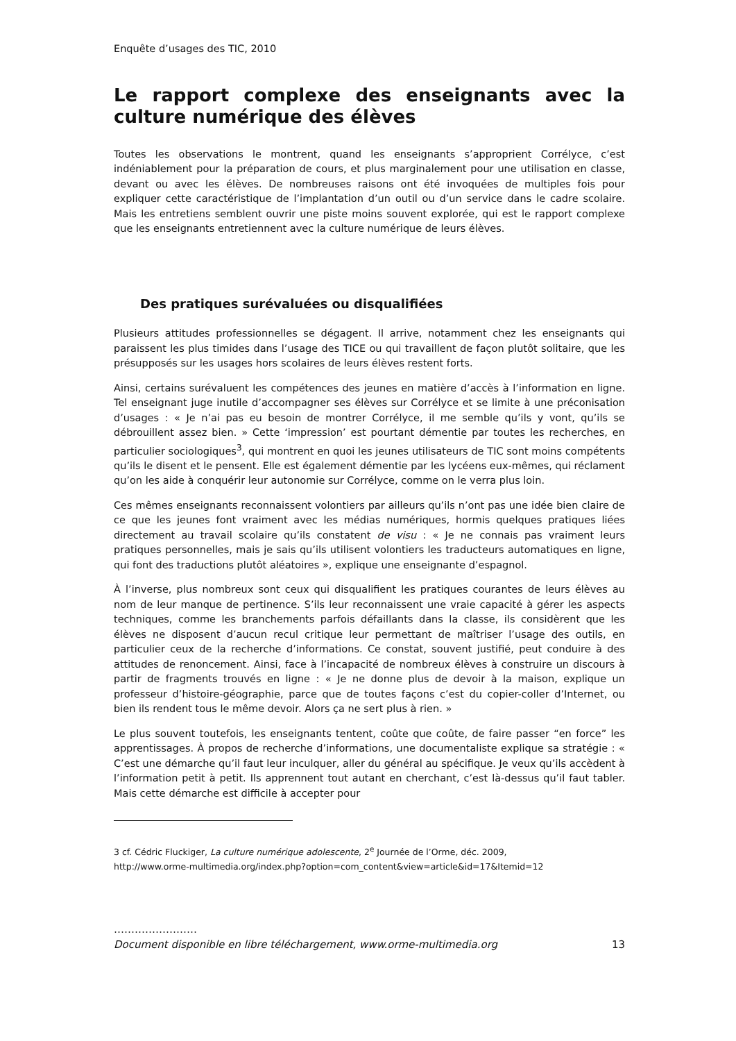Enquête d’usages des TIC, 2010
Le rapport complexe des enseignants avec la culture numérique des élèves
Toutes les observations le montrent, quand les enseignants s’approprient Corrélyce, c’est indéniablement pour la préparation de cours, et plus marginalement pour une utilisation en classe, devant ou avec les élèves. De nombreuses raisons ont été invoquées de multiples fois pour expliquer cette caractéristique de l’implantation d’un outil ou d’un service dans le cadre scolaire. Mais les entretiens semblent ouvrir une piste moins souvent explorée, qui est le rapport complexe que les enseignants entretiennent avec la culture numérique de leurs élèves.
Des pratiques surévaluées ou disqualifiées
Plusieurs attitudes professionnelles se dégagent. Il arrive, notamment chez les enseignants qui paraissent les plus timides dans l’usage des TICE ou qui travaillent de façon plutôt solitaire, que les présupposés sur les usages hors scolaires de leurs élèves restent forts.
Ainsi, certains surévaluent les compétences des jeunes en matière d’accès à l’information en ligne. Tel enseignant juge inutile d’accompagner ses élèves sur Corrélyce et se limite à une préconisation d’usages : « Je n’ai pas eu besoin de montrer Corrélyce, il me semble qu’ils y vont, qu’ils se débrouillent assez bien. » Cette ‘impression’ est pourtant démentie par toutes les recherches, en particulier sociologiques<sup>3</sup>, qui montrent en quoi les jeunes utilisateurs de TIC sont moins compétents qu’ils le disent et le pensent. Elle est également démentie par les lycéens eux-mêmes, qui réclament qu’on les aide à conquérir leur autonomie sur Corrélyce, comme on le verra plus loin.
Ces mêmes enseignants reconnaissent volontiers par ailleurs qu’ils n’ont pas une idée bien claire de ce que les jeunes font vraiment avec les médias numériques, hormis quelques pratiques liées directement au travail scolaire qu’ils constatent de visu : « Je ne connais pas vraiment leurs pratiques personnelles, mais je sais qu’ils utilisent volontiers les traducteurs automatiques en ligne, qui font des traductions plutôt aléatoires », explique une enseignante d’espagnol.
À l’inverse, plus nombreux sont ceux qui disqualifient les pratiques courantes de leurs élèves au nom de leur manque de pertinence. S’ils leur reconnaissent une vraie capacité à gérer les aspects techniques, comme les branchements parfois défaillants dans la classe, ils considèrent que les élèves ne disposent d’aucun recul critique leur permettant de maîtriser l’usage des outils, en particulier ceux de la recherche d’informations. Ce constat, souvent justifié, peut conduire à des attitudes de renoncement. Ainsi, face à l’incapacité de nombreux élèves à construire un discours à partir de fragments trouvés en ligne : « Je ne donne plus de devoir à la maison, explique un professeur d’histoire-géographie, parce que de toutes façons c’est du copier-coller d’Internet, ou bien ils rendent tous le même devoir. Alors ça ne sert plus à rien. »
Le plus souvent toutefois, les enseignants tentent, coûte que coûte, de faire passer “en force” les apprentissages. À propos de recherche d’informations, une documentaliste explique sa stratégie : « C’est une démarche qu’il faut leur inculquer, aller du général au spécifique. Je veux qu’ils accèdent à l’information petit à petit. Ils apprennent tout autant en cherchant, c’est là-dessus qu’il faut tabler. Mais cette démarche est difficile à accepter pour
3 cf. Cédric Fluckiger, La culture numérique adolescente, 2<sup>e</sup> Journée de l’Orme, déc. 2009,
http://www.orme-multimedia.org/index.php?option=com_content&view=article&id=17&Itemid=12
……………………
Document disponible en libre téléchargement, www.orme-multimedia.org 13